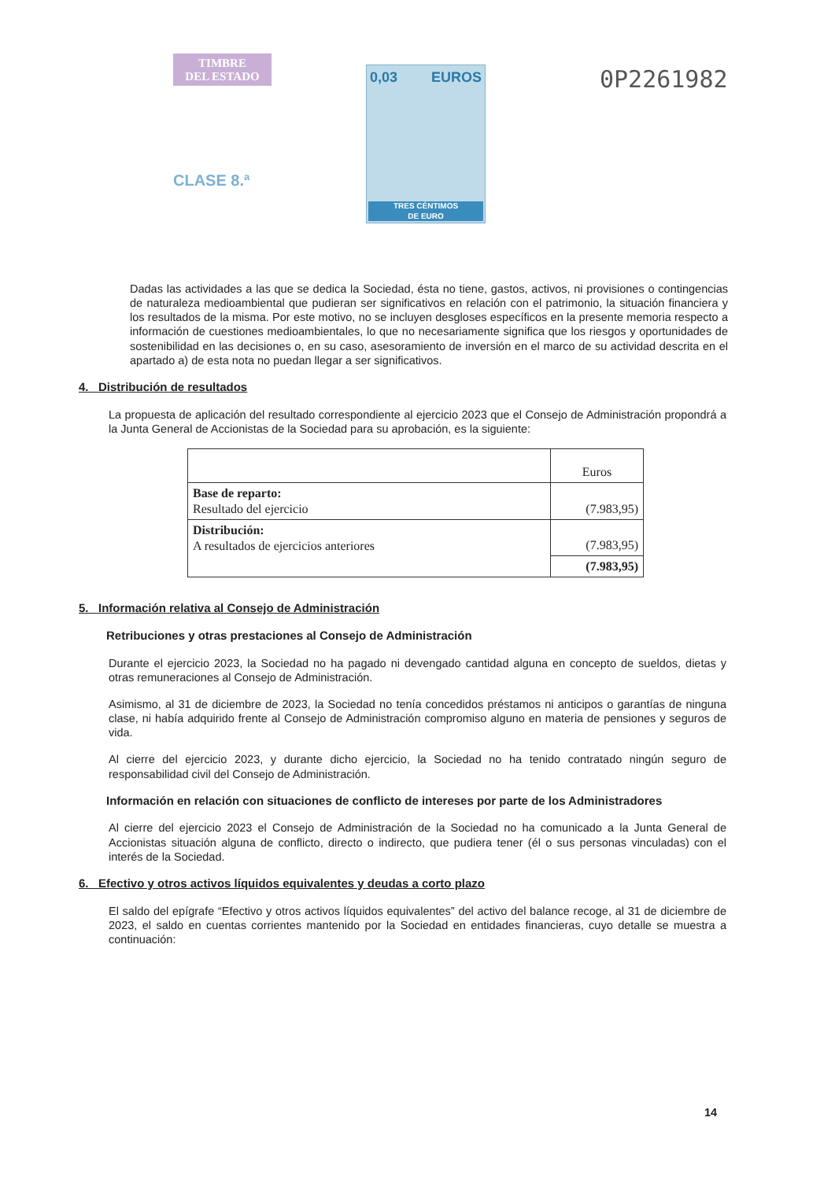TIMBRE
DEL ESTADO
CLASE 8.ª
0,03 EUROS
TRES CÉNTIMOS
DE EURO
0P2261982
Dadas las actividades a las que se dedica la Sociedad, ésta no tiene, gastos, activos, ni provisiones o contingencias de naturaleza medioambiental que pudieran ser significativos en relación con el patrimonio, la situación financiera y los resultados de la misma. Por este motivo, no se incluyen desgloses específicos en la presente memoria respecto a información de cuestiones medioambientales, lo que no necesariamente significa que los riesgos y oportunidades de sostenibilidad en las decisiones o, en su caso, asesoramiento de inversión en el marco de su actividad descrita en el apartado a) de esta nota no puedan llegar a ser significativos.
4. Distribución de resultados
La propuesta de aplicación del resultado correspondiente al ejercicio 2023 que el Consejo de Administración propondrá a la Junta General de Accionistas de la Sociedad para su aprobación, es la siguiente:
| | Euros |
| --- | --- |
| Base de reparto: Resultado del ejercicio | (7.983,95) |
| Distribución: A resultados de ejercicios anteriores | (7.983,95) |
| | (7.983,95) |
5. Información relativa al Consejo de Administración
Retribuciones y otras prestaciones al Consejo de Administración
Durante el ejercicio 2023, la Sociedad no ha pagado ni devengado cantidad alguna en concepto de sueldos, dietas y otras remuneraciones al Consejo de Administración.
Asimismo, al 31 de diciembre de 2023, la Sociedad no tenía concedidos préstamos ni anticipos o garantías de ninguna clase, ni había adquirido frente al Consejo de Administración compromiso alguno en materia de pensiones y seguros de vida.
Al cierre del ejercicio 2023, y durante dicho ejercicio, la Sociedad no ha tenido contratado ningún seguro de responsabilidad civil del Consejo de Administración.
Información en relación con situaciones de conflicto de intereses por parte de los Administradores
Al cierre del ejercicio 2023 el Consejo de Administración de la Sociedad no ha comunicado a la Junta General de Accionistas situación alguna de conflicto, directo o indirecto, que pudiera tener (él o sus personas vinculadas) con el interés de la Sociedad.
6. Efectivo y otros activos líquidos equivalentes y deudas a corto plazo
El saldo del epígrafe “Efectivo y otros activos líquidos equivalentes” del activo del balance recoge, al 31 de diciembre de 2023, el saldo en cuentas corrientes mantenido por la Sociedad en entidades financieras, cuyo detalle se muestra a continuación:
14